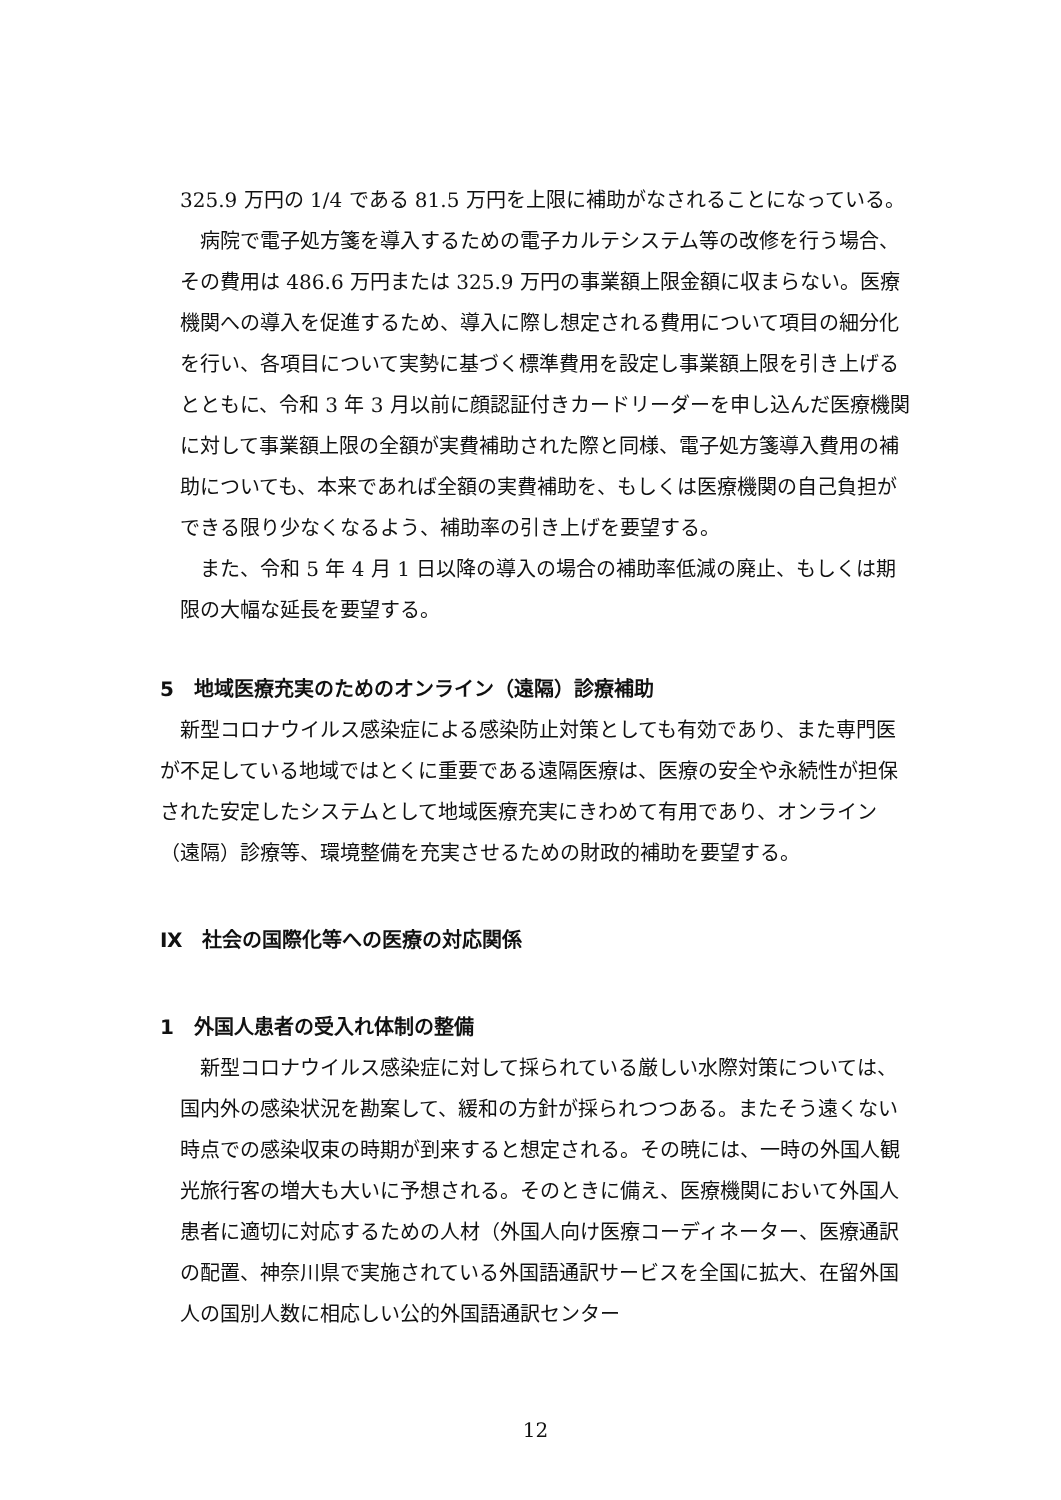325.9 万円の 1/4 である 81.5 万円を上限に補助がなされることになっている。
病院で電子処方箋を導入するための電子カルテシステム等の改修を行う場合、その費用は 486.6 万円または 325.9 万円の事業額上限金額に収まらない。医療機関への導入を促進するため、導入に際し想定される費用について項目の細分化を行い、各項目について実勢に基づく標準費用を設定し事業額上限を引き上げるとともに、令和 3 年 3 月以前に顔認証付きカードリーダーを申し込んだ医療機関に対して事業額上限の全額が実費補助された際と同様、電子処方箋導入費用の補助についても、本来であれば全額の実費補助を、もしくは医療機関の自己負担ができる限り少なくなるよう、補助率の引き上げを要望する。
また、令和 5 年 4 月 1 日以降の導入の場合の補助率低減の廃止、もしくは期限の大幅な延長を要望する。
5　地域医療充実のためのオンライン（遠隔）診療補助
新型コロナウイルス感染症による感染防止対策としても有効であり、また専門医が不足している地域ではとくに重要である遠隔医療は、医療の安全や永続性が担保された安定したシステムとして地域医療充実にきわめて有用であり、オンライン（遠隔）診療等、環境整備を充実させるための財政的補助を要望する。
Ⅸ　社会の国際化等への医療の対応関係
1　外国人患者の受入れ体制の整備
新型コロナウイルス感染症に対して採られている厳しい水際対策については、国内外の感染状況を勘案して、緩和の方針が採られつつある。またそう遠くない時点での感染収束の時期が到来すると想定される。その暁には、一時の外国人観光旅行客の増大も大いに予想される。そのときに備え、医療機関において外国人患者に適切に対応するための人材（外国人向け医療コーディネーター、医療通訳の配置、神奈川県で実施されている外国語通訳サービスを全国に拡大、在留外国人の国別人数に相応しい公的外国語通訳センター
12